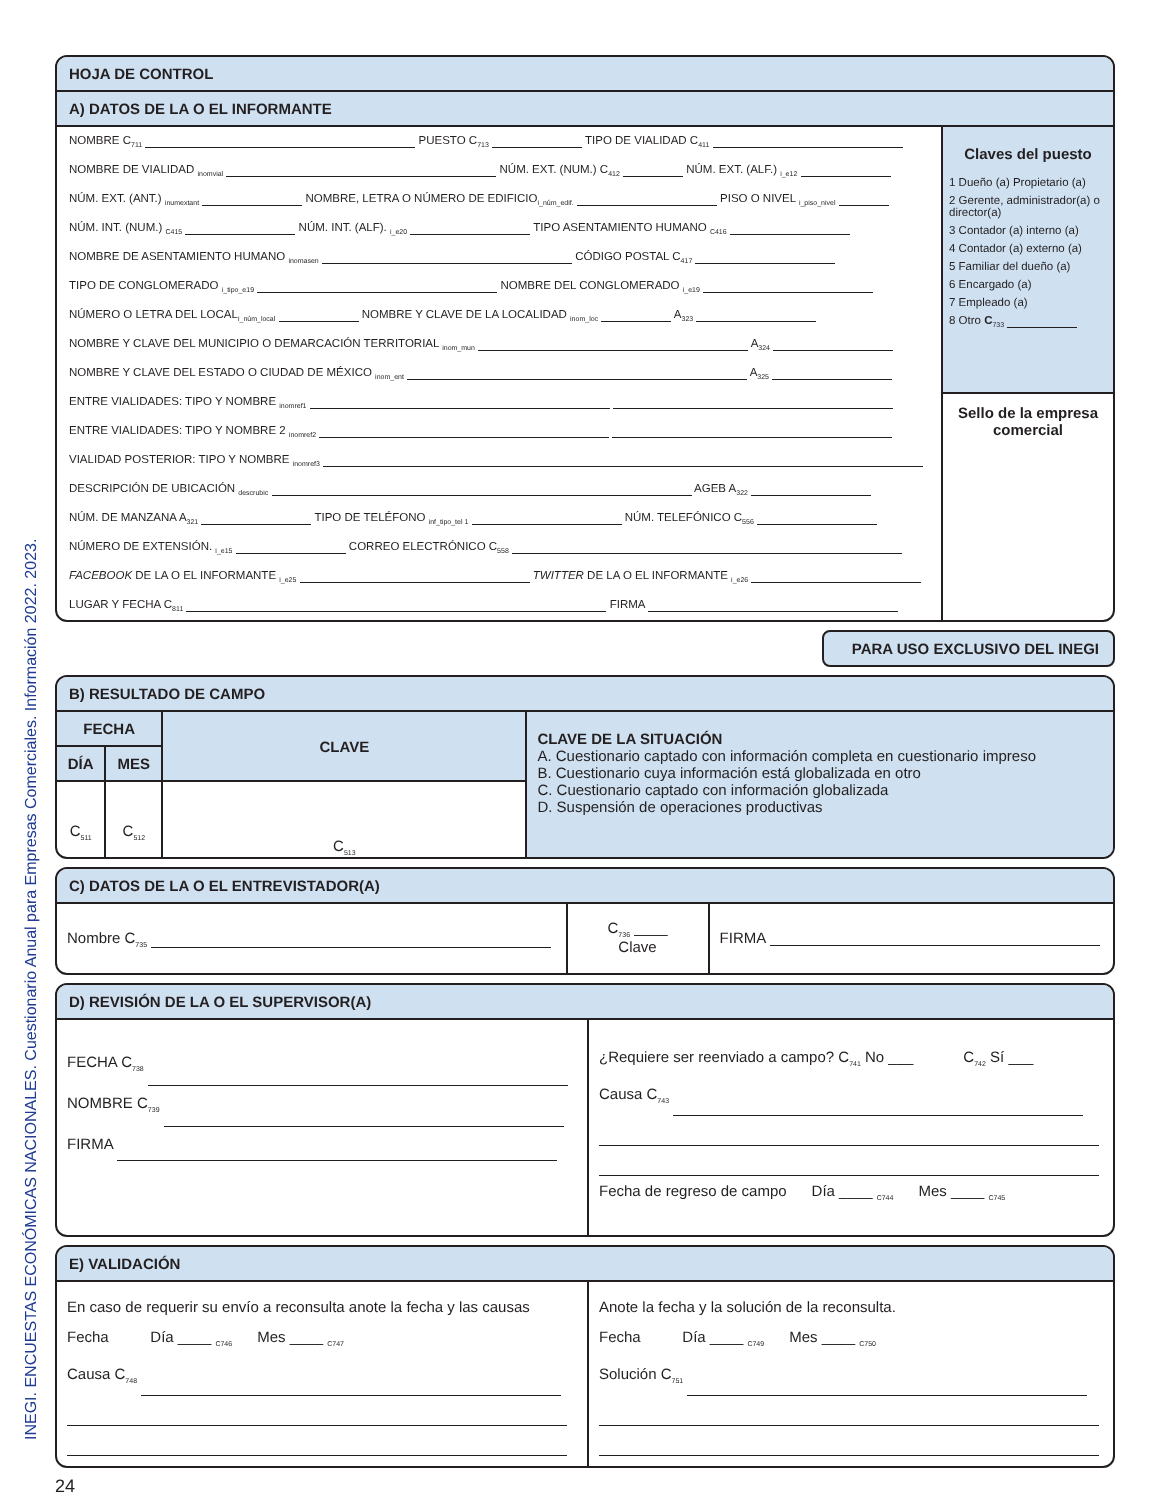INEGI. ENCUESTAS ECONÓMICAS NACIONALES. Cuestionario Anual para Empresas Comerciales. Información 2022. 2023.
HOJA DE CONTROL
A) DATOS DE LA O EL INFORMANTE
NOMBRE C<sub>711</sub> PUESTO C<sub>713</sub> TIPO DE VIALIDAD C<sub>411</sub>
NOMBRE DE VIALIDAD <sub>inomvial</sub> NÚM. EXT. (NUM.) C<sub>412</sub> NÚM. EXT. (ALF.) <sub>i_e12</sub>
NÚM. EXT. (ANT.) <sub>inumextant</sub> NOMBRE, LETRA O NÚMERO DE EDIFICIO<sub>i_núm_edif.</sub> PISO O NIVEL <sub>i_piso_nivel</sub>
NÚM. INT. (NUM.) <sub>C415</sub> NÚM. INT. (ALF). <sub>i_e20</sub> TIPO ASENTAMIENTO HUMANO <sub>C416</sub>
NOMBRE DE ASENTAMIENTO HUMANO <sub>inomasen</sub> CÓDIGO POSTAL C<sub>417</sub>
TIPO DE CONGLOMERADO <sub>i_tipo_e19</sub> NOMBRE DEL CONGLOMERADO <sub>i_e19</sub>
NÚMERO O LETRA DEL LOCAL<sub>i_núm_local</sub> NOMBRE Y CLAVE DE LA LOCALIDAD <sub>inom_loc</sub> A<sub>323</sub>
NOMBRE Y CLAVE DEL MUNICIPIO O DEMARCACIÓN TERRITORIAL <sub>inom_mun</sub> A<sub>324</sub>
NOMBRE Y CLAVE DEL ESTADO O CIUDAD DE MÉXICO <sub>inom_ent</sub> A<sub>325</sub>
ENTRE VIALIDADES: TIPO Y NOMBRE <sub>inomref1</sub>
ENTRE VIALIDADES: TIPO Y NOMBRE 2 <sub>inomref2</sub>
VIALIDAD POSTERIOR: TIPO Y NOMBRE <sub>inomref3</sub>
DESCRIPCIÓN DE UBICACIÓN <sub>descrubic</sub> AGEB A<sub>322</sub>
NÚM. DE MANZANA A<sub>321</sub> TIPO DE TELÉFONO <sub>inf_tipo_tel 1</sub> NÚM. TELEFÓNICO C<sub>556</sub>
NÚMERO DE EXTENSIÓN. <sub>i_e15</sub> CORREO ELECTRÓNICO C<sub>558</sub>
FACEBOOK DE LA O EL INFORMANTE <sub>i_e25</sub> TWITTER DE LA O EL INFORMANTE <sub>i_e26</sub>
LUGAR Y FECHA C<sub>811</sub> FIRMA
Claves del puesto
1 Dueño (a) Propietario (a)
2 Gerente, administrador(a) o director(a)
3 Contador (a) interno (a)
4 Contador (a) externo (a)
5 Familiar del dueño (a)
6 Encargado (a)
7 Empleado (a)
8 Otro C<sub>733</sub>
Sello de la empresa comercial
PARA USO EXCLUSIVO DEL INEGI
B) RESULTADO DE CAMPO
| FECHA | | CLAVE | CLAVE DE LA SITUACIÓN A. Cuestionario captado con información completa en cuestionario impreso B. Cuestionario cuya información está globalizada en otro C. Cuestionario captado con información globalizada D. Suspensión de operaciones productivas |
| DÍA | MES | | |
| C<sub>511</sub> | C<sub>512</sub> | C<sub>513</sub> | |
C) DATOS DE LA O EL ENTREVISTADOR(A)
| Nombre C<sub>735</sub> | C<sub>736</sub> ____ Clave | FIRMA |
D) REVISIÓN DE LA O EL SUPERVISOR(A)
| FECHA C<sub>738</sub> NOMBRE C<sub>739</sub> FIRMA | ¿Requiere ser reenviado a campo? C<sub>741</sub> No ___ C<sub>742</sub> Sí ___ Causa C<sub>743</sub> Fecha de regreso de campo Día ____ <sub>C744</sub> Mes ____ <sub>C745</sub> |
E) VALIDACIÓN
| En caso de requerir su envío a reconsulta anote la fecha y las causas Fecha Día ____ <sub>C746</sub> Mes ____ <sub>C747</sub> Causa C<sub>748</sub> | Anote la fecha y la solución de la reconsulta. Fecha Día ____ <sub>C749</sub> Mes ____ <sub>C750</sub> Solución C<sub>751</sub> |
24